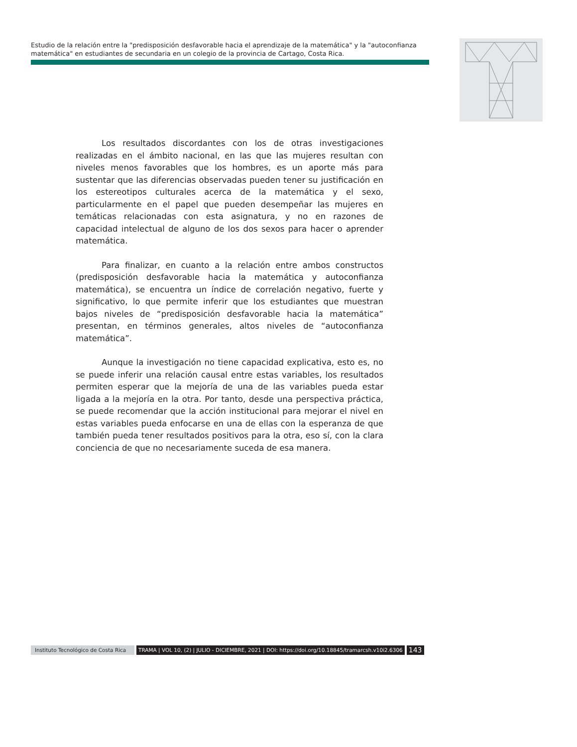Estudio de la relación entre la "predisposición desfavorable hacia el aprendizaje de la matemática" y la "autoconfianza matemática" en estudiantes de secundaria en un colegio de la provincia de Cartago, Costa Rica.
Los resultados discordantes con los de otras investigaciones realizadas en el ámbito nacional, en las que las mujeres resultan con niveles menos favorables que los hombres, es un aporte más para sustentar que las diferencias observadas pueden tener su justificación en los estereotipos culturales acerca de la matemática y el sexo, particularmente en el papel que pueden desempeñar las mujeres en temáticas relacionadas con esta asignatura, y no en razones de capacidad intelectual de alguno de los dos sexos para hacer o aprender matemática.
Para finalizar, en cuanto a la relación entre ambos constructos (predisposición desfavorable hacia la matemática y autoconfianza matemática), se encuentra un índice de correlación negativo, fuerte y significativo, lo que permite inferir que los estudiantes que muestran bajos niveles de “predisposición desfavorable hacia la matemática” presentan, en términos generales, altos niveles de “autoconfianza matemática”.
Aunque la investigación no tiene capacidad explicativa, esto es, no se puede inferir una relación causal entre estas variables, los resultados permiten esperar que la mejoría de una de las variables pueda estar ligada a la mejoría en la otra. Por tanto, desde una perspectiva práctica, se puede recomendar que la acción institucional para mejorar el nivel en estas variables pueda enfocarse en una de ellas con la esperanza de que también pueda tener resultados positivos para la otra, eso sí, con la clara conciencia de que no necesariamente suceda de esa manera.
Instituto Tecnológico de Costa Rica TRAMA | VOL 10, (2) | JULIO - DICIEMBRE, 2021 | DOI: https://doi.org/10.18845/tramarcsh.v10i2.6306 143